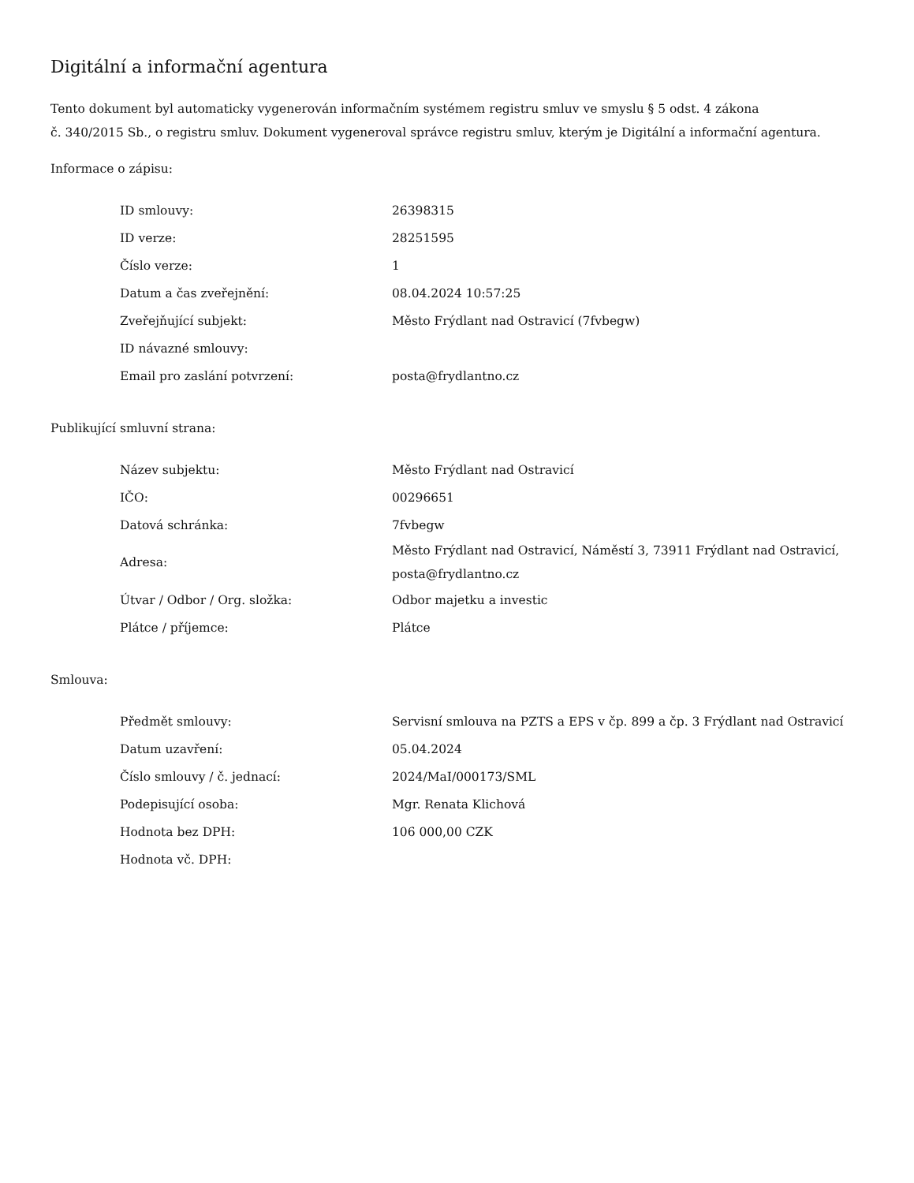Digitální a informační agentura
Tento dokument byl automaticky vygenerován informačním systémem registru smluv ve smyslu § 5 odst. 4 zákona
č. 340/2015 Sb., o registru smluv. Dokument vygeneroval správce registru smluv, kterým je Digitální a informační agentura.
Informace o zápisu:
| ID smlouvy: | 26398315 |
| ID verze: | 28251595 |
| Číslo verze: | 1 |
| Datum a čas zveřejnění: | 08.04.2024 10:57:25 |
| Zveřejňující subjekt: | Město Frýdlant nad Ostravicí (7fvbegw) |
| ID návazné smlouvy: | |
| Email pro zaslání potvrzení: | posta@frydlantno.cz |
Publikující smluvní strana:
| Název subjektu: | Město Frýdlant nad Ostravicí |
| IČO: | 00296651 |
| Datová schránka: | 7fvbegw |
| Adresa: | Město Frýdlant nad Ostravicí, Náměstí 3, 73911 Frýdlant nad Ostravicí, posta@frydlantno.cz |
| Útvar / Odbor / Org. složka: | Odbor majetku a investic |
| Plátce / příjemce: | Plátce |
Smlouva:
| Předmět smlouvy: | Servisní smlouva na PZTS a EPS v čp. 899 a čp. 3 Frýdlant nad Ostravicí |
| Datum uzavření: | 05.04.2024 |
| Číslo smlouvy / č. jednací: | 2024/MaI/000173/SML |
| Podepisující osoba: | Mgr. Renata Klichová |
| Hodnota bez DPH: | 106 000,00 CZK |
| Hodnota vč. DPH: | |